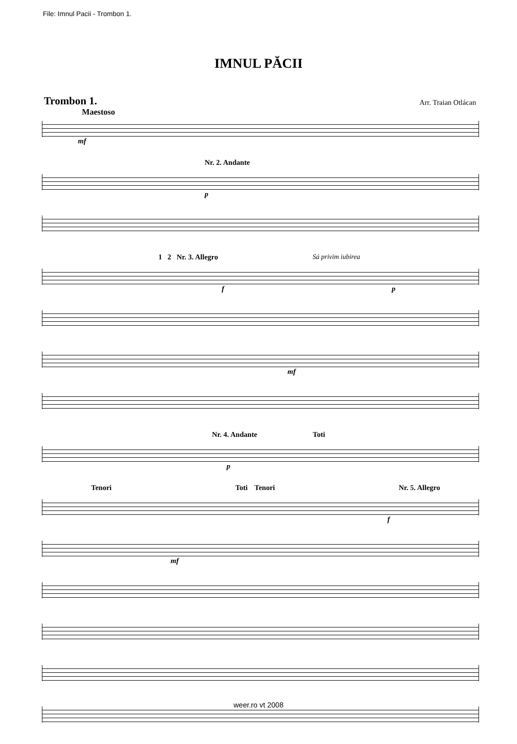File: Imnul Pacii - Trombon 1.
IMNUL PĂCII
Trombon 1. Arr. Traian Otlácan
Maestoso
mf
Nr. 2. Andante
p
1 2 Nr. 3. Allegro Sá privim iubirea
f p
mf
Nr. 4. Andante Toti
p
Tenori Toti Tenori Nr. 5. Allegro
f
mf
weer.ro vt 2008